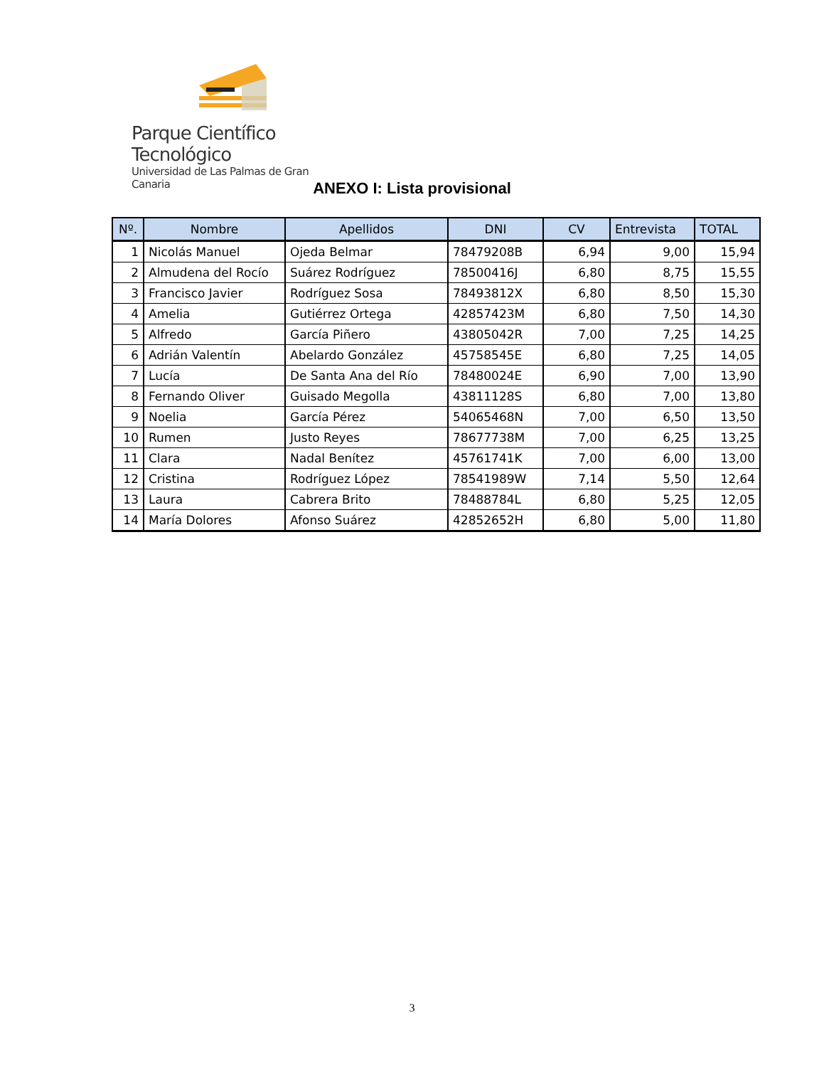Parque Científico Tecnológico
Universidad de Las Palmas de Gran Canaria
ANEXO I: Lista provisional
| Nº. | Nombre | Apellidos | DNI | CV | Entrevista | TOTAL |
| --- | --- | --- | --- | --- | --- | --- |
| 1 | Nicolás Manuel | Ojeda Belmar | 78479208B | 6,94 | 9,00 | 15,94 |
| 2 | Almudena del Rocío | Suárez Rodríguez | 78500416J | 6,80 | 8,75 | 15,55 |
| 3 | Francisco Javier | Rodríguez Sosa | 78493812X | 6,80 | 8,50 | 15,30 |
| 4 | Amelia | Gutiérrez Ortega | 42857423M | 6,80 | 7,50 | 14,30 |
| 5 | Alfredo | García Piñero | 43805042R | 7,00 | 7,25 | 14,25 |
| 6 | Adrián Valentín | Abelardo González | 45758545E | 6,80 | 7,25 | 14,05 |
| 7 | Lucía | De Santa Ana del Río | 78480024E | 6,90 | 7,00 | 13,90 |
| 8 | Fernando Oliver | Guisado Megolla | 43811128S | 6,80 | 7,00 | 13,80 |
| 9 | Noelia | García Pérez | 54065468N | 7,00 | 6,50 | 13,50 |
| 10 | Rumen | Justo Reyes | 78677738M | 7,00 | 6,25 | 13,25 |
| 11 | Clara | Nadal Benítez | 45761741K | 7,00 | 6,00 | 13,00 |
| 12 | Cristina | Rodríguez López | 78541989W | 7,14 | 5,50 | 12,64 |
| 13 | Laura | Cabrera Brito | 78488784L | 6,80 | 5,25 | 12,05 |
| 14 | María Dolores | Afonso Suárez | 42852652H | 6,80 | 5,00 | 11,80 |
3